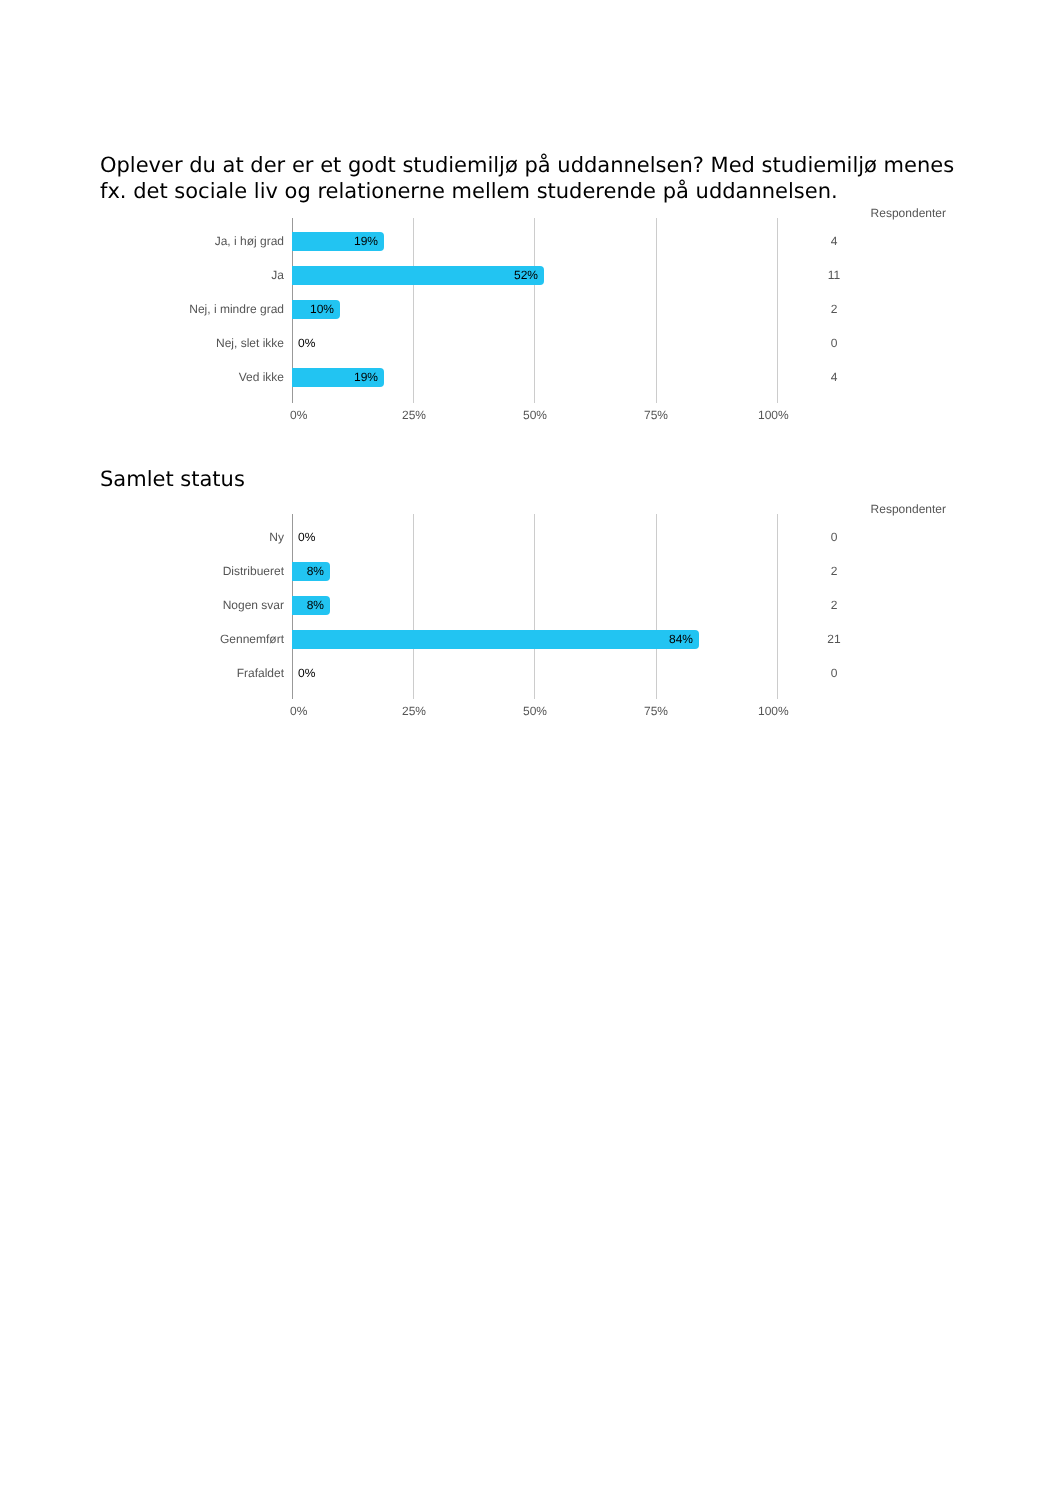Oplever du at der er et godt studiemiljø på uddannelsen? Med studiemiljø menes fx. det sociale liv og relationerne mellem studerende på uddannelsen.
Respondenter
Ja, i høj grad
19%
4
Ja
52%
11
Nej, i mindre grad
10%
2
Nej, slet ikke
0%
0
Ved ikke
19%
4
0% 25% 50% 75% 100%
Samlet status
Respondenter
Ny
0%
0
Distribueret
8%
2
Nogen svar
8%
2
Gennemført
84%
21
Frafaldet
0%
0
0% 25% 50% 75% 100%